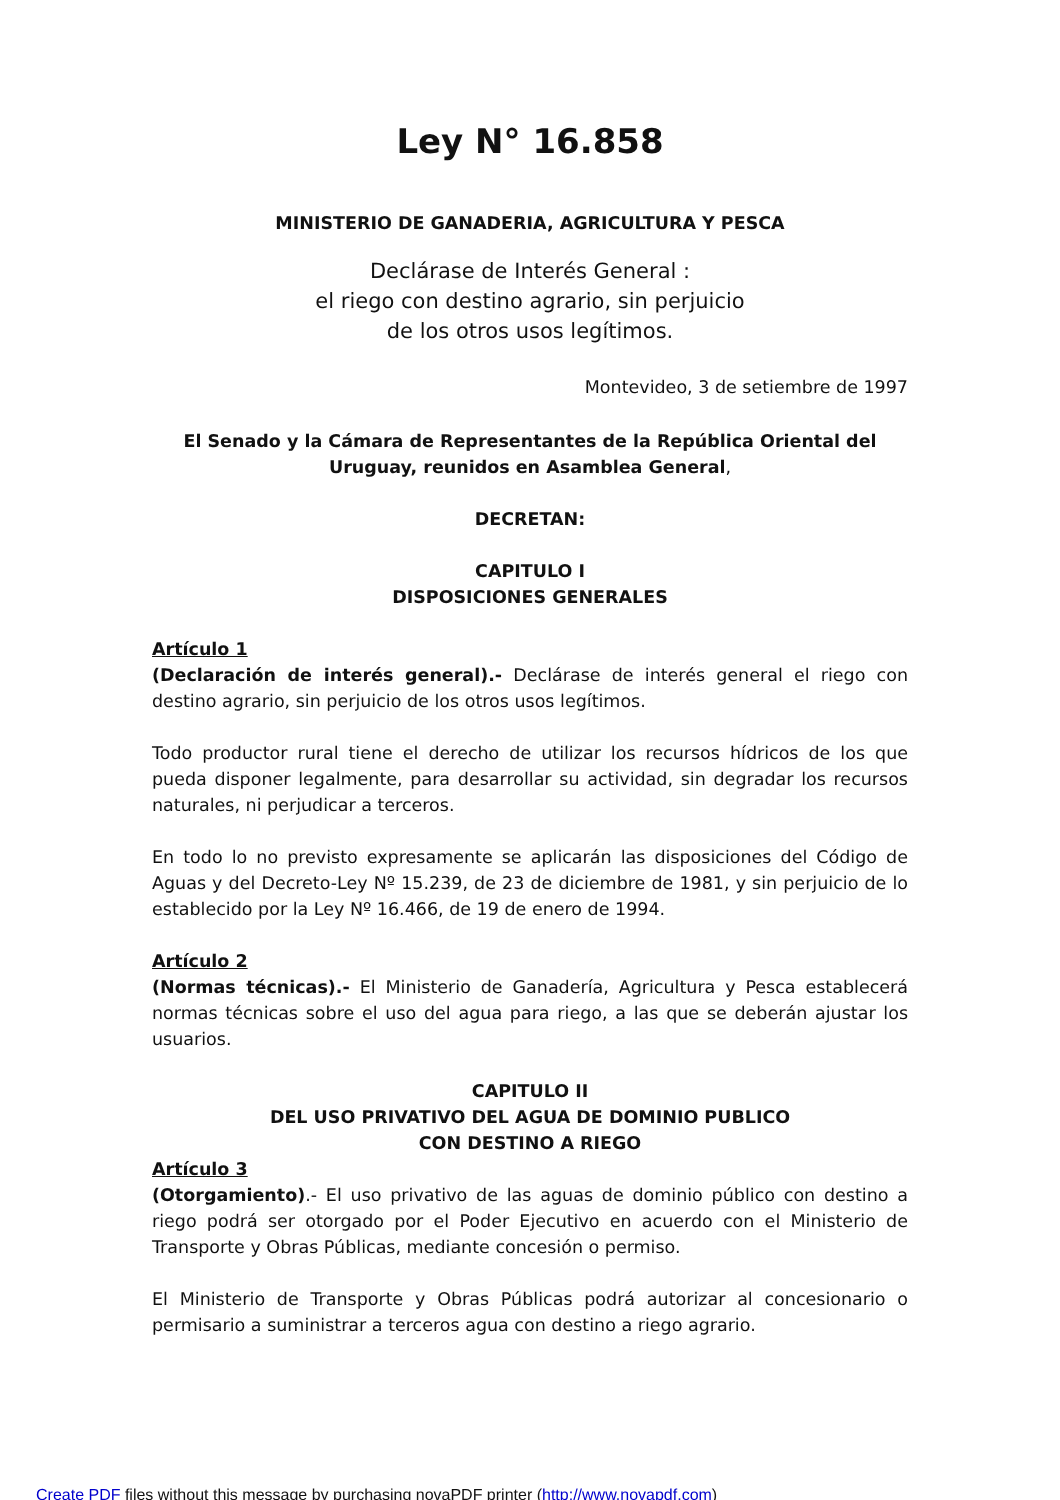Ley N° 16.858
MINISTERIO DE GANADERIA, AGRICULTURA Y PESCA
Declárase de Interés General :
el riego con destino agrario, sin perjuicio
de los otros usos legítimos.
Montevideo, 3 de setiembre de 1997
El Senado y la Cámara de Representantes de la República Oriental del
Uruguay, reunidos en Asamblea General,
DECRETAN:
CAPITULO I
DISPOSICIONES GENERALES
Artículo 1
(Declaración de interés general).- Declárase de interés general el riego con destino agrario, sin perjuicio de los otros usos legítimos.
Todo productor rural tiene el derecho de utilizar los recursos hídricos de los que pueda disponer legalmente, para desarrollar su actividad, sin degradar los recursos naturales, ni perjudicar a terceros.
En todo lo no previsto expresamente se aplicarán las disposiciones del Código de Aguas y del Decreto-Ley Nº 15.239, de 23 de diciembre de 1981, y sin perjuicio de lo establecido por la Ley Nº 16.466, de 19 de enero de 1994.
Artículo 2
(Normas técnicas).- El Ministerio de Ganadería, Agricultura y Pesca establecerá normas técnicas sobre el uso del agua para riego, a las que se deberán ajustar los usuarios.
CAPITULO II
DEL USO PRIVATIVO DEL AGUA DE DOMINIO PUBLICO
CON DESTINO A RIEGO
Artículo 3
(Otorgamiento).- El uso privativo de las aguas de dominio público con destino a riego podrá ser otorgado por el Poder Ejecutivo en acuerdo con el Ministerio de Transporte y Obras Públicas, mediante concesión o permiso.
El Ministerio de Transporte y Obras Públicas podrá autorizar al concesionario o permisario a suministrar a terceros agua con destino a riego agrario.
Create PDF files without this message by purchasing novaPDF printer (http://www.novapdf.com)